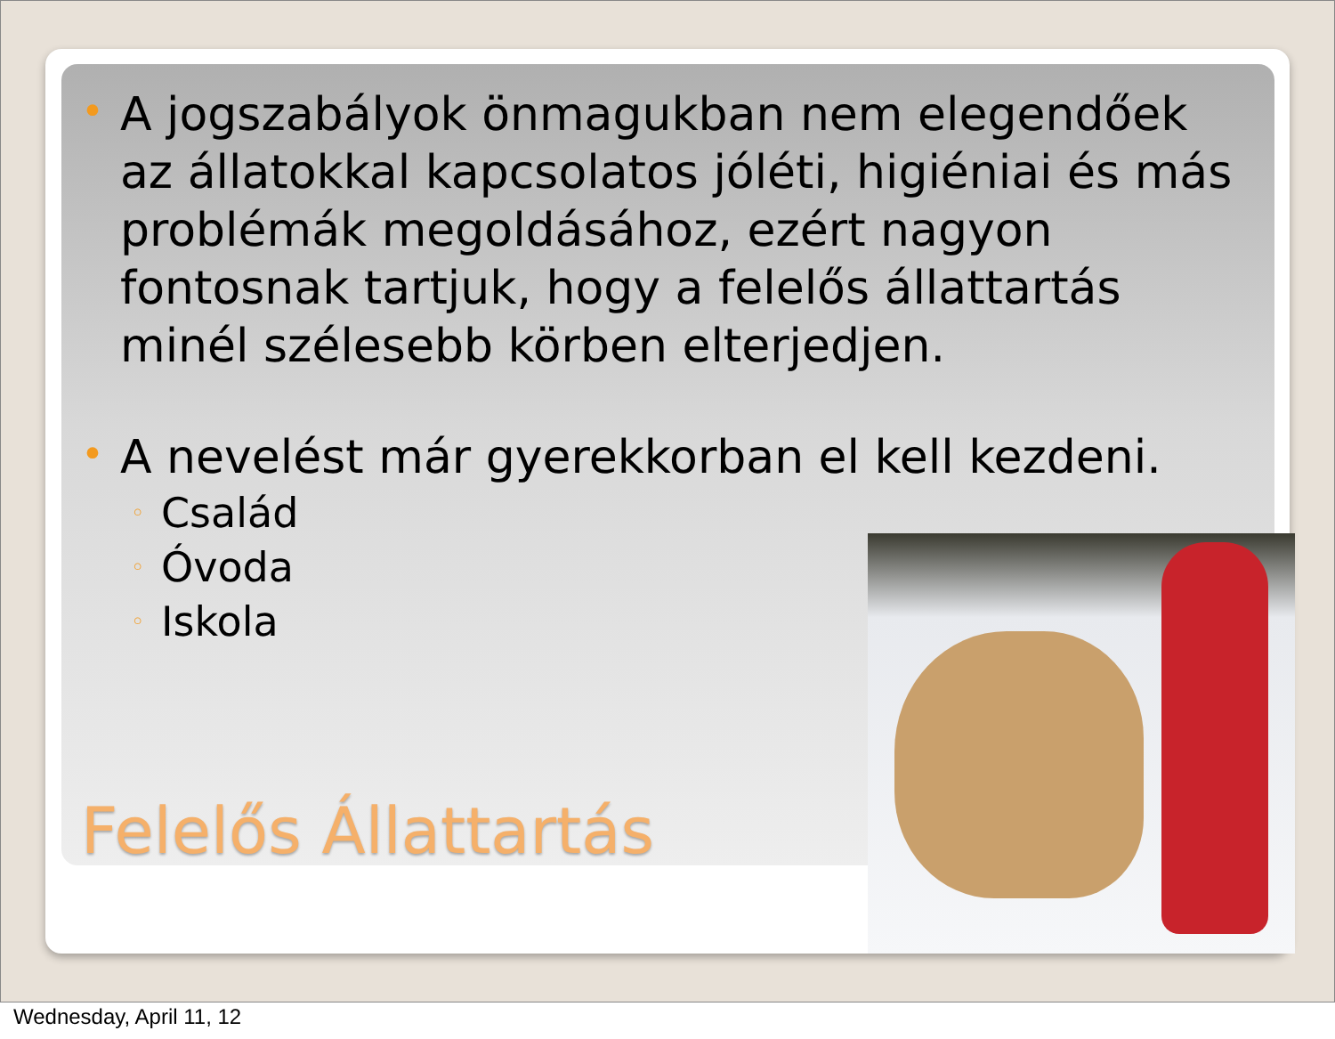• A jogszabályok önmagukban nem elegendőek az állatokkal kapcsolatos jóléti, higiéniai és más problémák megoldásához, ezért nagyon fontosnak tartjuk, hogy a felelős állattartás minél szélesebb körben elterjedjen.
• A nevelést már gyerekkorban el kell kezdeni.
◦ Család
◦ Óvoda
◦ Iskola
Felelős Állattartás
Wednesday, April 11, 12